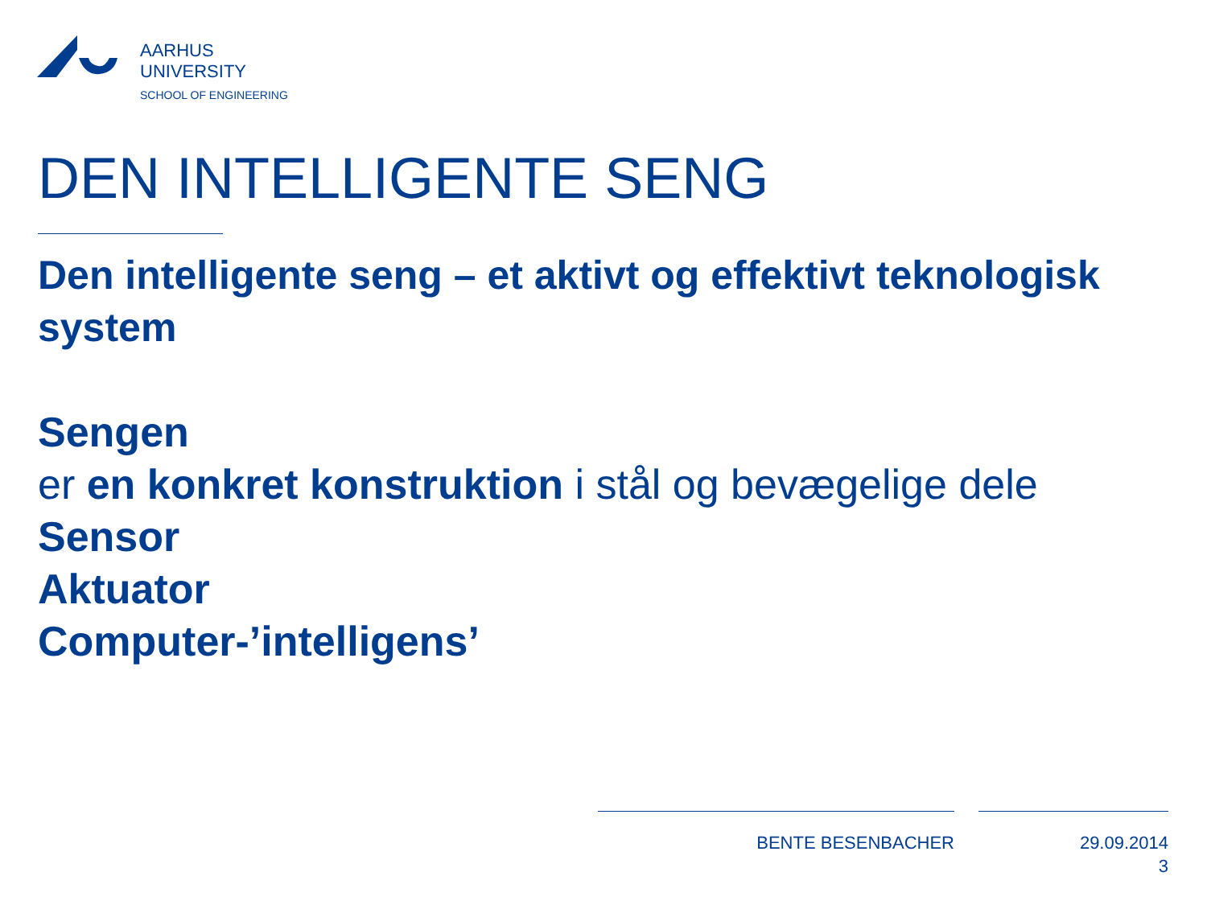AARHUS
UNIVERSITY
SCHOOL OF ENGINEERING
DEN INTELLIGENTE SENG
Den intelligente seng – et aktivt og effektivt teknologisk system
Sengen
er en konkret konstruktion i stål og bevægelige dele
Sensor
Aktuator
Computer-’intelligens’
BENTE BESENBACHER
29.09.2014
3